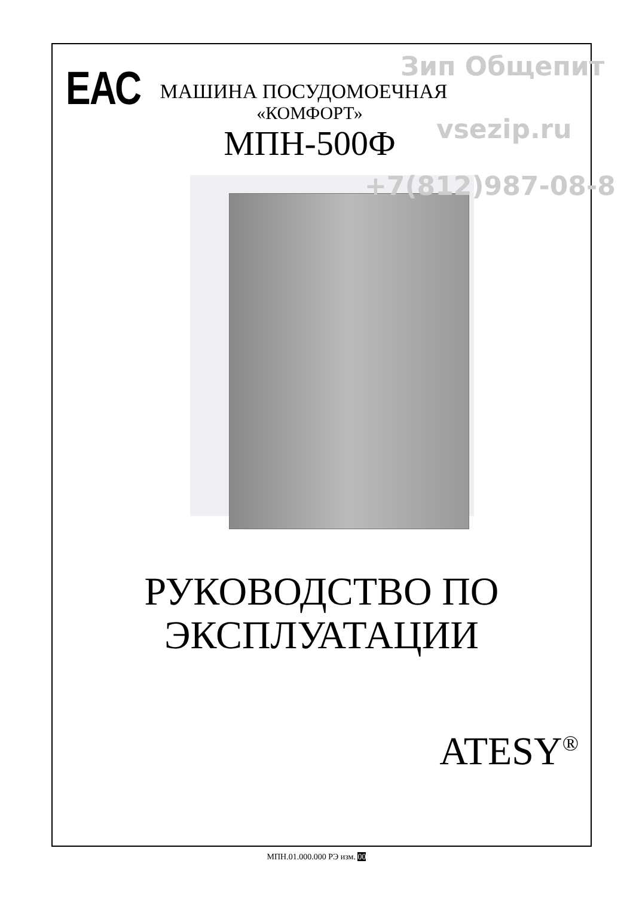ЕАС
МАШИНА ПОСУДОМОЕЧНАЯ
«КОМФОРТ»
МПН-500Ф
РУКОВОДСТВО ПО
ЭКСПЛУАТАЦИИ
ATESY<sup>®</sup>
Зип Общепит
vsezip.ru
+7(812)987-08-8
МПН.01.000.000 РЭ изм. 00